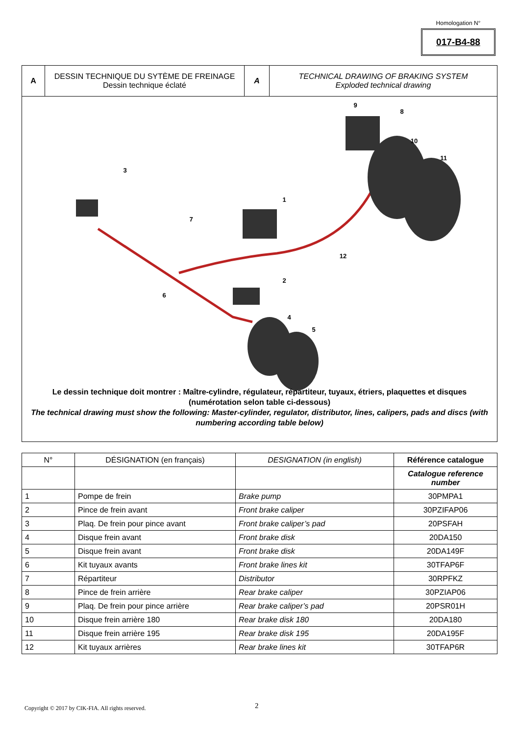Homologation N°
017-B4-88
| A | DESSIN TECHNIQUE DU SYTÈME DE FREINAGE Dessin technique éclaté | A | TECHNICAL DRAWING OF BRAKING SYSTEM Exploded technical drawing |
1
2
3
4
5
6
7
8
9
10
11
12
Le dessin technique doit montrer : Maître-cylindre, régulateur, répartiteur, tuyaux, étriers, plaquettes et disques
(numérotation selon table ci-dessous)
The technical drawing must show the following: Master-cylinder, regulator, distributor, lines, calipers, pads and discs (with numbering according table below)
| N° | DÉSIGNATION (en français) | DESIGNATION (in english) | Référence catalogue |
| --- | --- | --- | --- |
| | | | Catalogue reference number |
| 1 | Pompe de frein | Brake pump | 30PMPA1 |
| 2 | Pince de frein avant | Front brake caliper | 30PZIFAP06 |
| 3 | Plaq. De frein pour pince avant | Front brake caliper’s pad | 20PSFAH |
| 4 | Disque frein avant | Front brake disk | 20DA150 |
| 5 | Disque frein avant | Front brake disk | 20DA149F |
| 6 | Kit tuyaux avants | Front brake lines kit | 30TFAP6F |
| 7 | Répartiteur | Distributor | 30RPFKZ |
| 8 | Pince de frein arrière | Rear brake caliper | 30PZIAP06 |
| 9 | Plaq. De frein pour pince arrière | Rear brake caliper’s pad | 20PSR01H |
| 10 | Disque frein arrière 180 | Rear brake disk 180 | 20DA180 |
| 11 | Disque frein arrière 195 | Rear brake disk 195 | 20DA195F |
| 12 | Kit tuyaux arrières | Rear brake lines kit | 30TFAP6R |
Copyright © 2017 by CIK-FIA. All rights reserved.
2